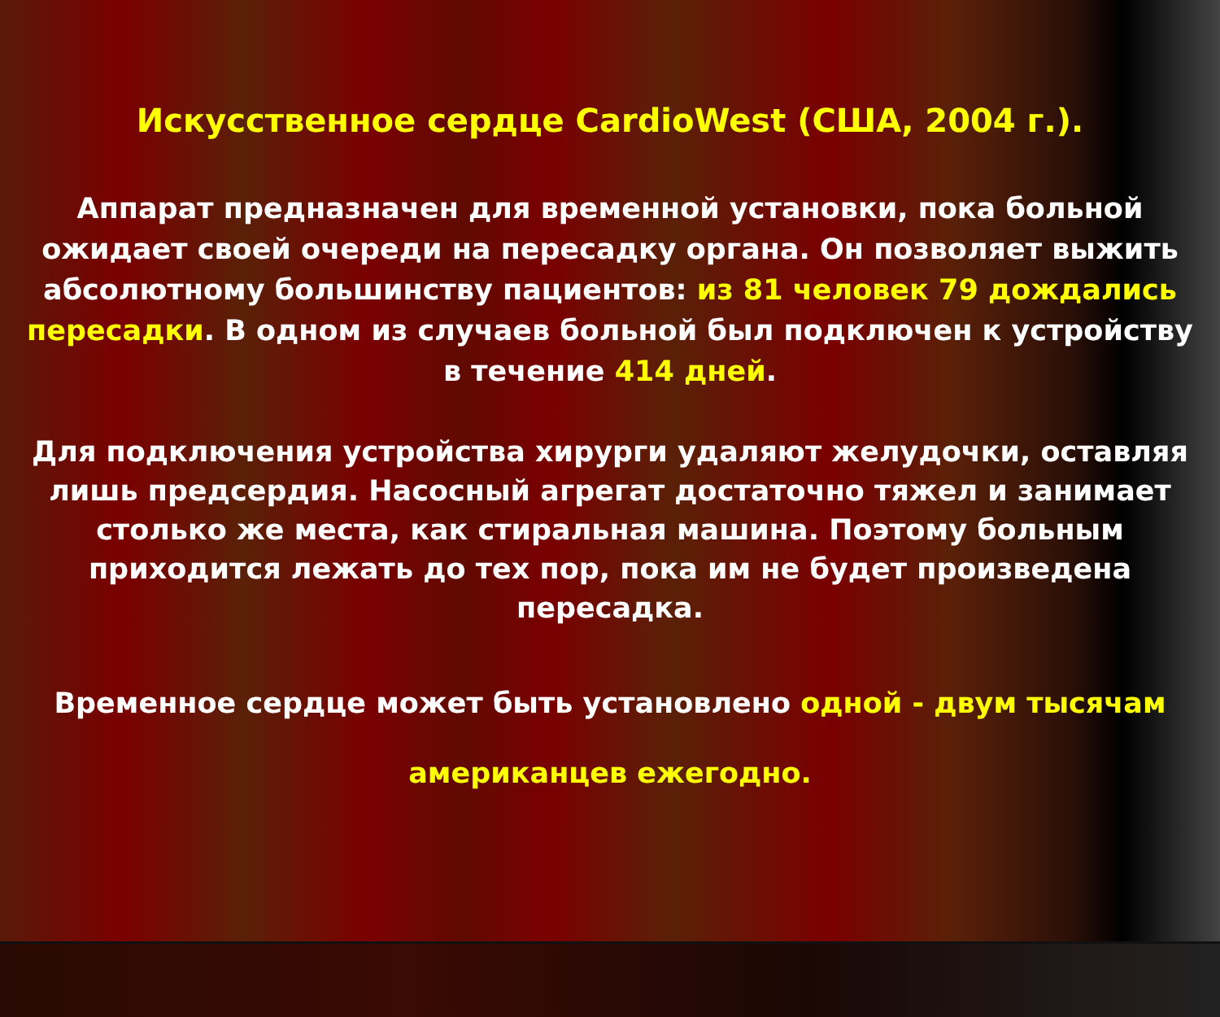Искусственное сердце CardioWest (США, 2004 г.).
Аппарат предназначен для временной установки, пока больной ожидает своей очереди на пересадку органа. Он позволяет выжить абсолютному большинству пациентов: из 81 человек 79 дождались пересадки. В одном из случаев больной был подключен к устройству в течение 414 дней.
Для подключения устройства хирурги удаляют желудочки, оставляя лишь предсердия. Насосный агрегат достаточно тяжел и занимает столько же места, как стиральная машина. Поэтому больным приходится лежать до тех пор, пока им не будет произведена пересадка.
Временное сердце может быть установлено одной - двум тысячам американцев ежегодно.